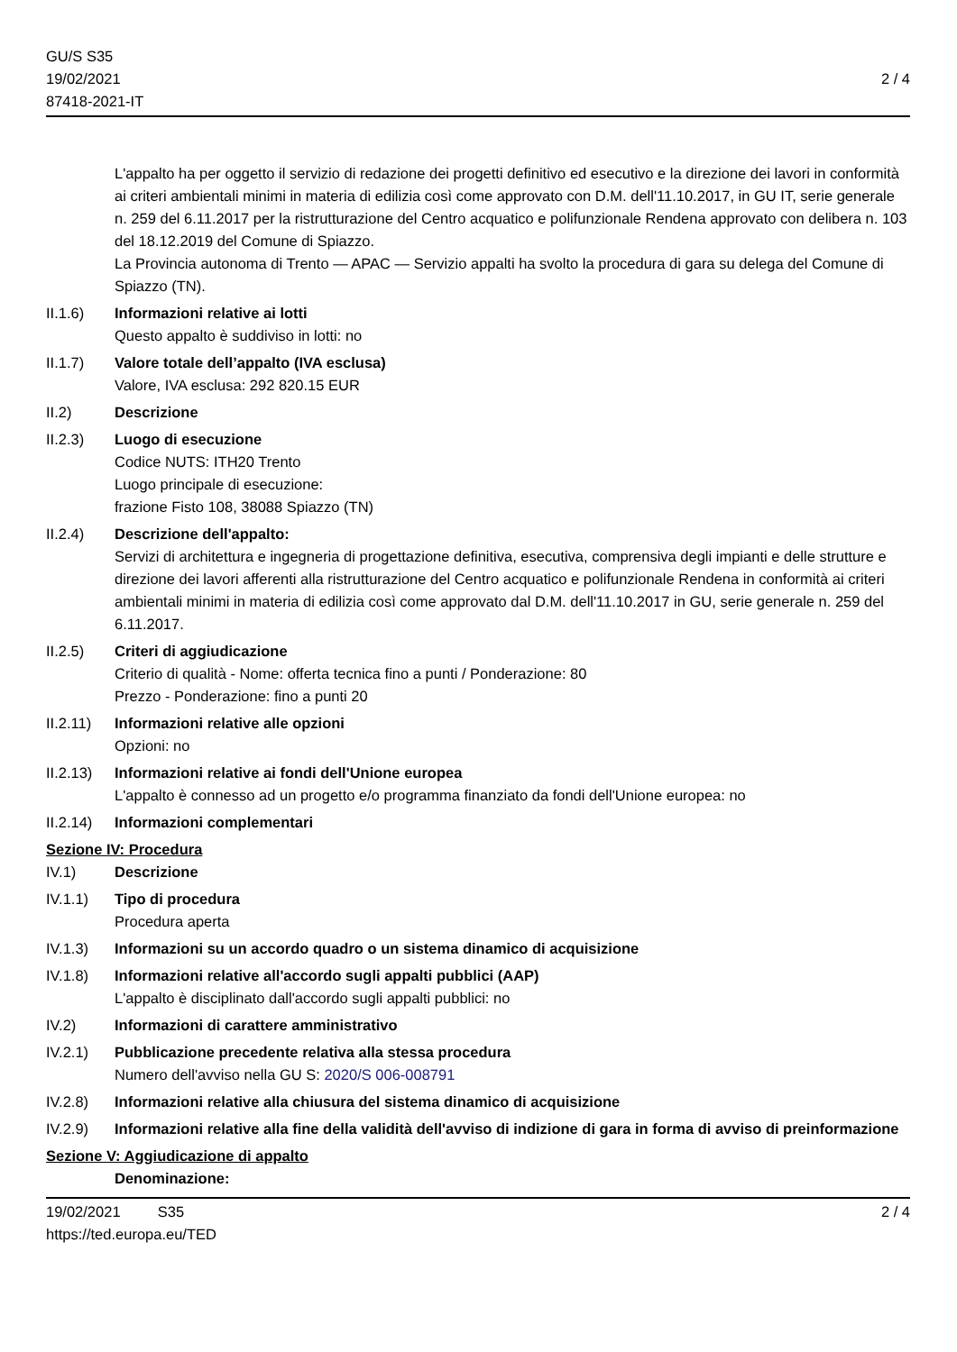GU/S S35
19/02/2021
87418-2021-IT
2 / 4
L'appalto ha per oggetto il servizio di redazione dei progetti definitivo ed esecutivo e la direzione dei lavori in conformità ai criteri ambientali minimi in materia di edilizia così come approvato con D.M. dell'11.10.2017, in GU IT, serie generale n. 259 del 6.11.2017 per la ristrutturazione del Centro acquatico e polifunzionale Rendena approvato con delibera n. 103 del 18.12.2019 del Comune di Spiazzo.
La Provincia autonoma di Trento — APAC — Servizio appalti ha svolto la procedura di gara su delega del Comune di Spiazzo (TN).
II.1.6) Informazioni relative ai lotti
Questo appalto è suddiviso in lotti: no
II.1.7) Valore totale dell’appalto (IVA esclusa)
Valore, IVA esclusa: 292 820.15 EUR
II.2) Descrizione
II.2.3) Luogo di esecuzione
Codice NUTS: ITH20 Trento
Luogo principale di esecuzione:
frazione Fisto 108, 38088 Spiazzo (TN)
II.2.4) Descrizione dell'appalto:
Servizi di architettura e ingegneria di progettazione definitiva, esecutiva, comprensiva degli impianti e delle strutture e direzione dei lavori afferenti alla ristrutturazione del Centro acquatico e polifunzionale Rendena in conformità ai criteri ambientali minimi in materia di edilizia così come approvato dal D.M. dell'11.10.2017 in GU, serie generale n. 259 del 6.11.2017.
II.2.5) Criteri di aggiudicazione
Criterio di qualità - Nome: offerta tecnica fino a punti / Ponderazione: 80
Prezzo - Ponderazione: fino a punti 20
II.2.11)
Informazioni relative alle opzioni
Opzioni: no
II.2.13)
Informazioni relative ai fondi dell'Unione europea
L'appalto è connesso ad un progetto e/o programma finanziato da fondi dell'Unione europea: no
II.2.14)
Informazioni complementari
Sezione IV: Procedura
IV.1) Descrizione
IV.1.1) Tipo di procedura
Procedura aperta
IV.1.3) Informazioni su un accordo quadro o un sistema dinamico di acquisizione
IV.1.8) Informazioni relative all'accordo sugli appalti pubblici (AAP)
L'appalto è disciplinato dall'accordo sugli appalti pubblici: no
IV.2) Informazioni di carattere amministrativo
IV.2.1) Pubblicazione precedente relativa alla stessa procedura
Numero dell'avviso nella GU S: 2020/S 006-008791
IV.2.8) Informazioni relative alla chiusura del sistema dinamico di acquisizione
IV.2.9) Informazioni relative alla fine della validità dell'avviso di indizione di gara in forma di avviso di preinformazione
Sezione V: Aggiudicazione di appalto
Denominazione:
19/02/2021 S35
https://ted.europa.eu/TED
2 / 4